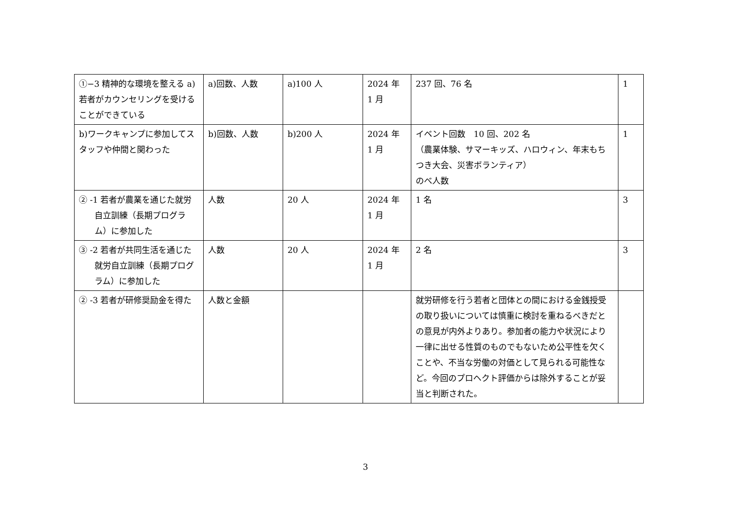| ①−3 精神的な環境を整える a)若者がカウンセリングを受けることができている | a)回数、人数 | a)100 人 | 2024 年 1 月 | 237 回、76 名 | 1 |
| b)ワークキャンプに参加してスタッフや仲間と関わった | b)回数、人数 | b)200 人 | 2024 年 1 月 | イベント回数 10 回、202 名 （農業体験、サマーキッズ、ハロウィン、年末もちつき大会、災害ボランティア） のべ人数 | 1 |
| ② -1 若者が農業を通じた就労自立訓練（長期プログラム）に参加した | 人数 | 20 人 | 2024 年 1 月 | 1 名 | 3 |
| ③ -2 若者が共同生活を通じた就労自立訓練（長期プログラム）に参加した | 人数 | 20 人 | 2024 年 1 月 | 2 名 | 3 |
| ② -3 若者が研修奨励金を得た | 人数と金額 | | | 就労研修を行う若者と団体との間における金銭授受の取り扱いについては慎重に検討を重ねるべきだとの意見が内外よりあり。参加者の能力や状況により一律に出せる性質のものでもないため公平性を欠くことや、不当な労働の対価として見られる可能性など。今回のプロヘクト評価からは除外することが妥当と判断された。 | |
3